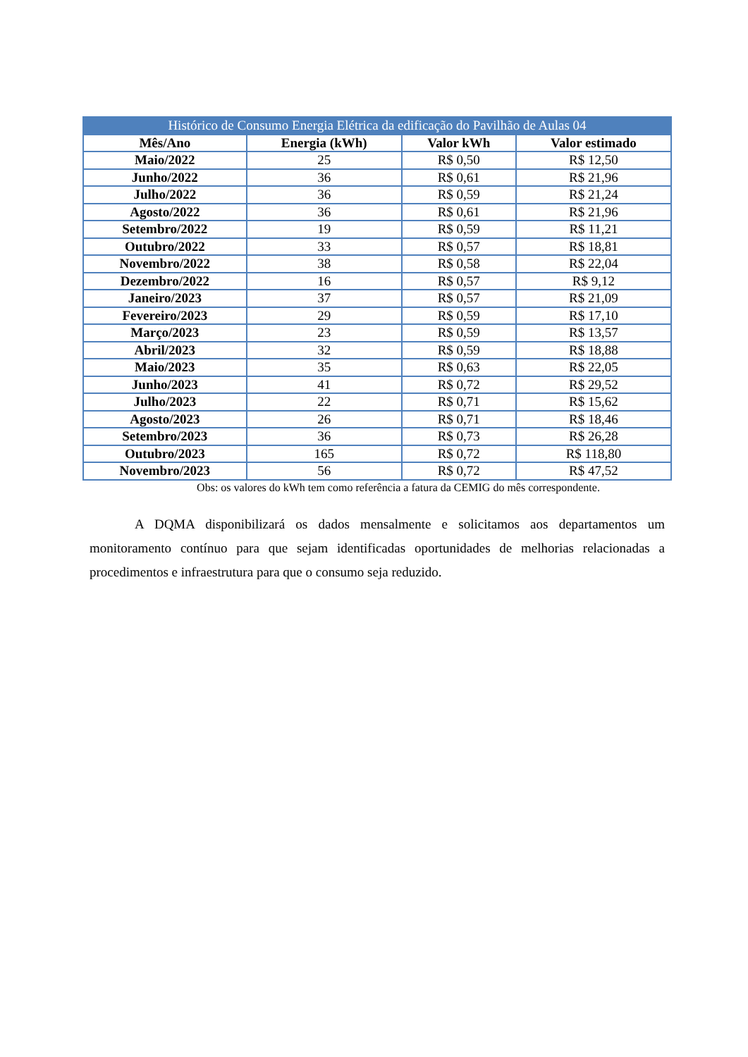| Histórico de Consumo Energia Elétrica da edificação do Pavilhão de Aulas 04 | | | |
| --- | --- | --- | --- |
| Mês/Ano | Energia (kWh) | Valor kWh | Valor estimado |
| Maio/2022 | 25 | R$ 0,50 | R$ 12,50 |
| Junho/2022 | 36 | R$ 0,61 | R$ 21,96 |
| Julho/2022 | 36 | R$ 0,59 | R$ 21,24 |
| Agosto/2022 | 36 | R$ 0,61 | R$ 21,96 |
| Setembro/2022 | 19 | R$ 0,59 | R$ 11,21 |
| Outubro/2022 | 33 | R$ 0,57 | R$ 18,81 |
| Novembro/2022 | 38 | R$ 0,58 | R$ 22,04 |
| Dezembro/2022 | 16 | R$ 0,57 | R$ 9,12 |
| Janeiro/2023 | 37 | R$ 0,57 | R$ 21,09 |
| Fevereiro/2023 | 29 | R$ 0,59 | R$ 17,10 |
| Março/2023 | 23 | R$ 0,59 | R$ 13,57 |
| Abril/2023 | 32 | R$ 0,59 | R$ 18,88 |
| Maio/2023 | 35 | R$ 0,63 | R$ 22,05 |
| Junho/2023 | 41 | R$ 0,72 | R$ 29,52 |
| Julho/2023 | 22 | R$ 0,71 | R$ 15,62 |
| Agosto/2023 | 26 | R$ 0,71 | R$ 18,46 |
| Setembro/2023 | 36 | R$ 0,73 | R$ 26,28 |
| Outubro/2023 | 165 | R$ 0,72 | R$ 118,80 |
| Novembro/2023 | 56 | R$ 0,72 | R$ 47,52 |
Obs: os valores do kWh tem como referência a fatura da CEMIG do mês correspondente.
A DQMA disponibilizará os dados mensalmente e solicitamos aos departamentos um monitoramento contínuo para que sejam identificadas oportunidades de melhorias relacionadas a procedimentos e infraestrutura para que o consumo seja reduzido.